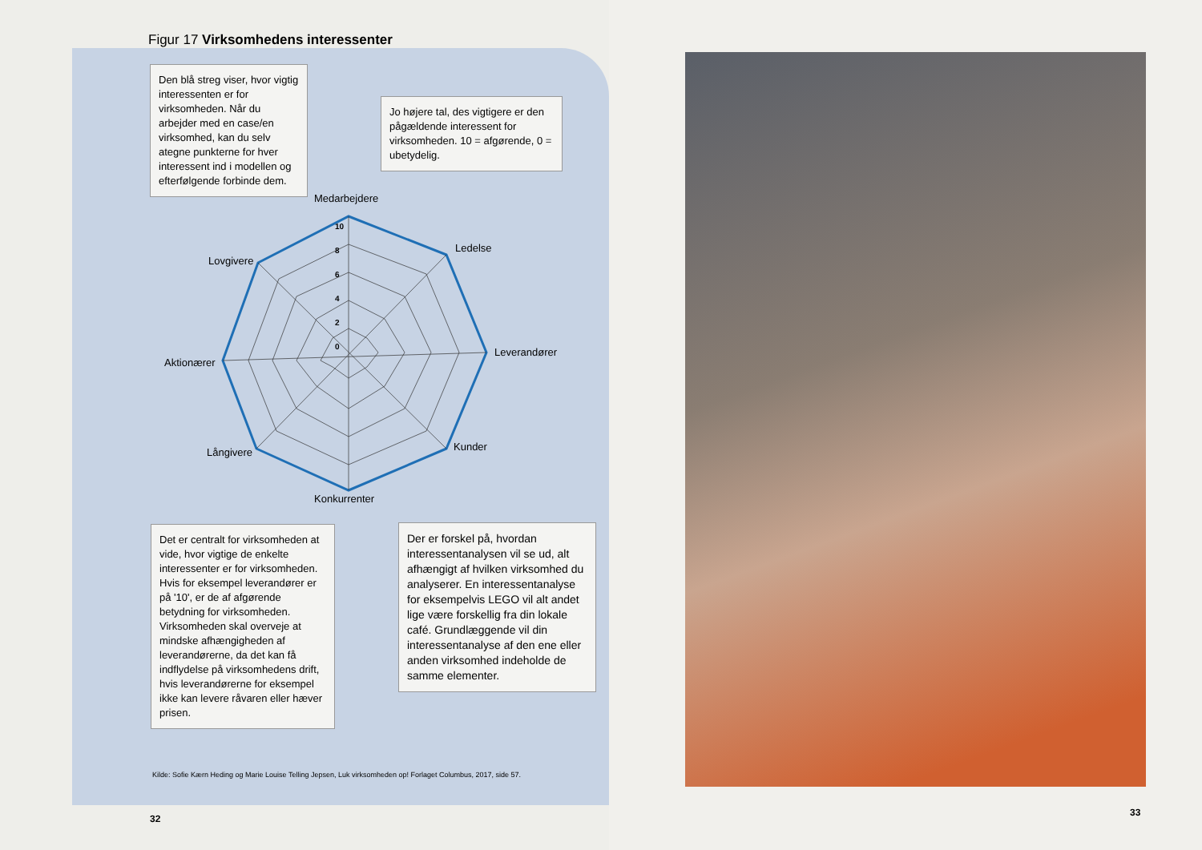Figur 17 Virksomhedens interessenter
Den blå streg viser, hvor vigtig interessenten er for virksomheden. Når du arbejder med en case/en virksomhed, kan du selv ategne punkterne for hver interessent ind i modellen og efterfølgende forbinde dem.
Jo højere tal, des vigtigere er den pågældende interessent for virksomheden. 10 = afgørende, 0 = ubetydelig.
Medarbejdere
Ledelse
Leverandører
Kunder
Konkurrenter
Långivere
Aktionærer
Lovgivere
10
8
6
4
2
0
Det er centralt for virksomheden at vide, hvor vigtige de enkelte interessenter er for virksomheden. Hvis for eksempel leverandører er på '10', er de af afgørende betydning for virksomheden. Virksomheden skal overveje at mindske afhængigheden af leverandørerne, da det kan få indflydelse på virksomhedens drift, hvis leverandørerne for eksempel ikke kan levere råvaren eller hæver prisen.
Der er forskel på, hvordan interessentanalysen vil se ud, alt afhængigt af hvilken virksomhed du analyserer. En interessentanalyse for eksempelvis LEGO vil alt andet lige være forskellig fra din lokale café. Grundlæggende vil din interessentanalyse af den ene eller anden virksomhed indeholde de samme elementer.
Kilde: Sofie Kærn Heding og Marie Louise Telling Jepsen, Luk virksomheden op! Forlaget Columbus, 2017, side 57.
32
33